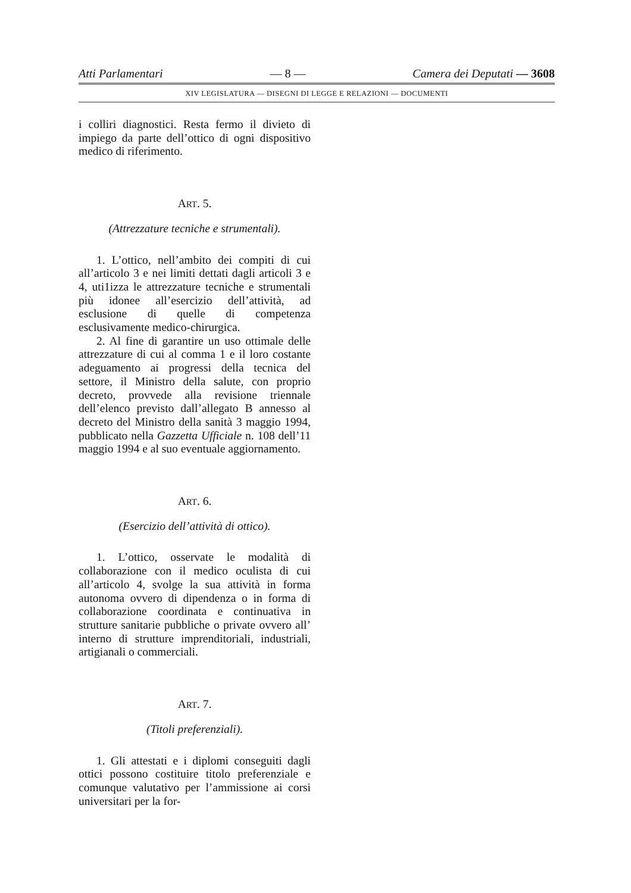Atti Parlamentari — 8 — Camera dei Deputati — 3608
XIV LEGISLATURA — DISEGNI DI LEGGE E RELAZIONI — DOCUMENTI
i colliri diagnostici. Resta fermo il divieto di impiego da parte dell’ottico di ogni dispositivo medico di riferimento.
ART. 5.
(Attrezzature tecniche e strumentali).
1. L’ottico, nell’ambito dei compiti di cui all’articolo 3 e nei limiti dettati dagli articoli 3 e 4, uti1izza le attrezzature tecniche e strumentali più idonee all’esercizio dell’attività, ad esclusione di quelle di competenza esclusivamente medico-chirurgica.
2. Al fine di garantire un uso ottimale delle attrezzature di cui al comma 1 e il loro costante adeguamento ai progressi della tecnica del settore, il Ministro della salute, con proprio decreto, provvede alla revisione triennale dell’elenco previsto dall’allegato B annesso al decreto del Ministro della sanità 3 maggio 1994, pubblicato nella Gazzetta Ufficiale n. 108 dell’11 maggio 1994 e al suo eventuale aggiornamento.
ART. 6.
(Esercizio dell’attività di ottico).
1. L’ottico, osservate le modalità di collaborazione con il medico oculista di cui all’articolo 4, svolge la sua attività in forma autonoma ovvero di dipendenza o in forma di collaborazione coordinata e continuativa in strutture sanitarie pubbliche o private ovvero all’ interno di strutture imprenditoriali, industriali, artigianali o commerciali.
ART. 7.
(Titoli preferenziali).
1. Gli attestati e i diplomi conseguiti dagli ottici possono costituire titolo preferenziale e comunque valutativo per l’ammissione ai corsi universitari per la for-